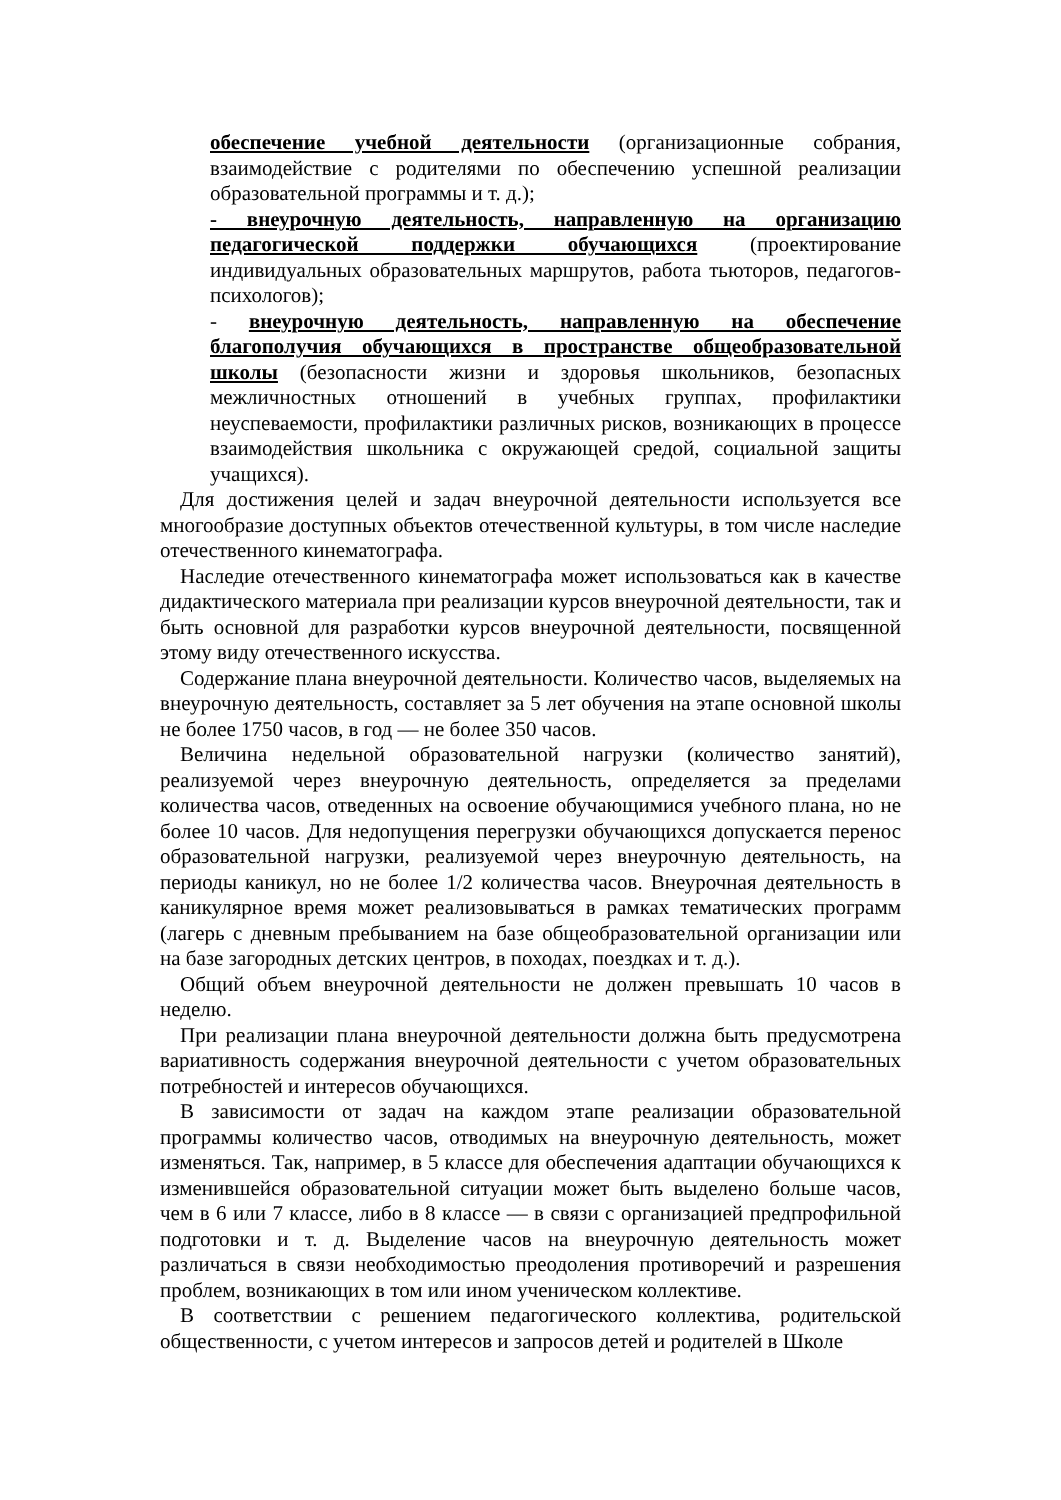обеспечение учебной деятельности (организационные собрания, взаимодействие с родителями по обеспечению успешной реализации образовательной программы и т. д.);
- внеурочную деятельность, направленную на организацию педагогической поддержки обучающихся (проектирование индивидуальных образовательных маршрутов, работа тьюторов, педагогов-психологов);
- внеурочную деятельность, направленную на обеспечение благополучия обучающихся в пространстве общеобразовательной школы (безопасности жизни и здоровья школьников, безопасных межличностных отношений в учебных группах, профилактики неуспеваемости, профилактики различных рисков, возникающих в процессе взаимодействия школьника с окружающей средой, социальной защиты учащихся).
Для достижения целей и задач внеурочной деятельности используется все многообразие доступных объектов отечественной культуры, в том числе наследие отечественного кинематографа.
Наследие отечественного кинематографа может использоваться как в качестве дидактического материала при реализации курсов внеурочной деятельности, так и быть основной для разработки курсов внеурочной деятельности, посвященной этому виду отечественного искусства.
Содержание плана внеурочной деятельности. Количество часов, выделяемых на внеурочную деятельность, составляет за 5 лет обучения на этапе основной школы не более 1750 часов, в год — не более 350 часов.
Величина недельной образовательной нагрузки (количество занятий), реализуемой через внеурочную деятельность, определяется за пределами количества часов, отведенных на освоение обучающимися учебного плана, но не более 10 часов. Для недопущения перегрузки обучающихся допускается перенос образовательной нагрузки, реализуемой через внеурочную деятельность, на периоды каникул, но не более 1/2 количества часов. Внеурочная деятельность в каникулярное время может реализовываться в рамках тематических программ (лагерь с дневным пребыванием на базе общеобразовательной организации или на базе загородных детских центров, в походах, поездках и т. д.).
Общий объем внеурочной деятельности не должен превышать 10 часов в неделю.
При реализации плана внеурочной деятельности должна быть предусмотрена вариативность содержания внеурочной деятельности с учетом образовательных потребностей и интересов обучающихся.
В зависимости от задач на каждом этапе реализации образовательной программы количество часов, отводимых на внеурочную деятельность, может изменяться. Так, например, в 5 классе для обеспечения адаптации обучающихся к изменившейся образовательной ситуации может быть выделено больше часов, чем в 6 или 7 классе, либо в 8 классе — в связи с организацией предпрофильной подготовки и т. д. Выделение часов на внеурочную деятельность может различаться в связи необходимостью преодоления противоречий и разрешения проблем, возникающих в том или ином ученическом коллективе.
В соответствии с решением педагогического коллектива, родительской общественности, с учетом интересов и запросов детей и родителей в Школе